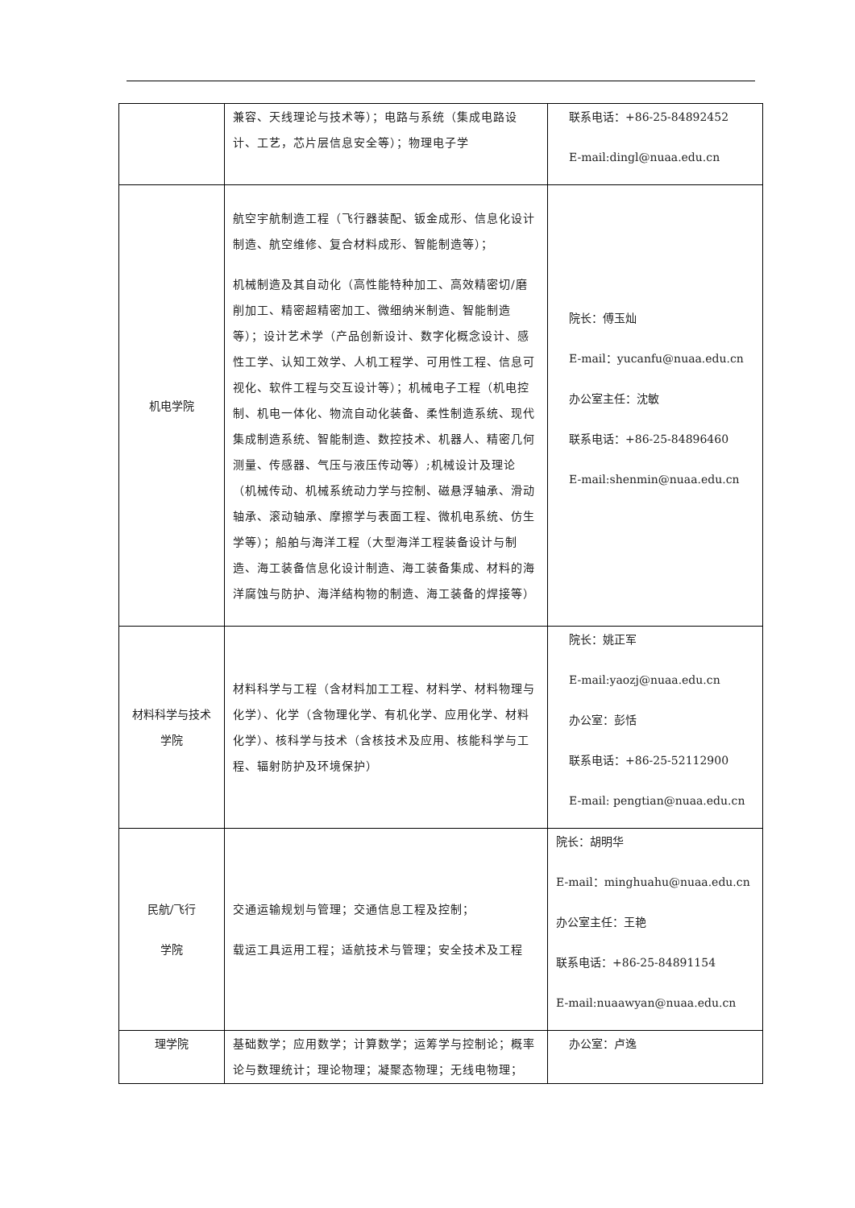| | 兼容、天线理论与技术等）；电路与系统（集成电路设计、工艺，芯片层信息安全等）；物理电子学 | 联系电话：+86-25-84892452 E-mail:dingl@nuaa.edu.cn |
| 机电学院 | 航空宇航制造工程（飞行器装配、钣金成形、信息化设计制造、航空维修、复合材料成形、智能制造等）； 机械制造及其自动化（高性能特种加工、高效精密切/磨削加工、精密超精密加工、微细纳米制造、智能制造等）；设计艺术学（产品创新设计、数字化概念设计、感性工学、认知工效学、人机工程学、可用性工程、信息可视化、软件工程与交互设计等）；机械电子工程（机电控制、机电一体化、物流自动化装备、柔性制造系统、现代集成制造系统、智能制造、数控技术、机器人、精密几何测量、传感器、气压与液压传动等）;机械设计及理论（机械传动、机械系统动力学与控制、磁悬浮轴承、滑动轴承、滚动轴承、摩擦学与表面工程、微机电系统、仿生学等）；船舶与海洋工程（大型海洋工程装备设计与制造、海工装备信息化设计制造、海工装备集成、材料的海洋腐蚀与防护、海洋结构物的制造、海工装备的焊接等） | 院长：傅玉灿 E-mail：yucanfu@nuaa.edu.cn 办公室主任：沈敏 联系电话：+86-25-84896460 E-mail:shenmin@nuaa.edu.cn |
| 材料科学与技术学院 | 材料科学与工程（含材料加工工程、材料学、材料物理与化学）、化学（含物理化学、有机化学、应用化学、材料化学）、核科学与技术（含核技术及应用、核能科学与工程、辐射防护及环境保护） | 院长：姚正军 E-mail:yaozj@nuaa.edu.cn 办公室：彭恬 联系电话：+86-25-52112900 E-mail: pengtian@nuaa.edu.cn |
| 民航/飞行 学院 | 交通运输规划与管理；交通信息工程及控制； 载运工具运用工程；适航技术与管理；安全技术及工程 | 院长：胡明华 E-mail：minghuahu@nuaa.edu.cn 办公室主任：王艳 联系电话：+86-25-84891154 E-mail:nuaawyan@nuaa.edu.cn |
| 理学院 | 基础数学；应用数学；计算数学；运筹学与控制论；概率论与数理统计；理论物理；凝聚态物理；无线电物理； | 办公室：卢逸 |